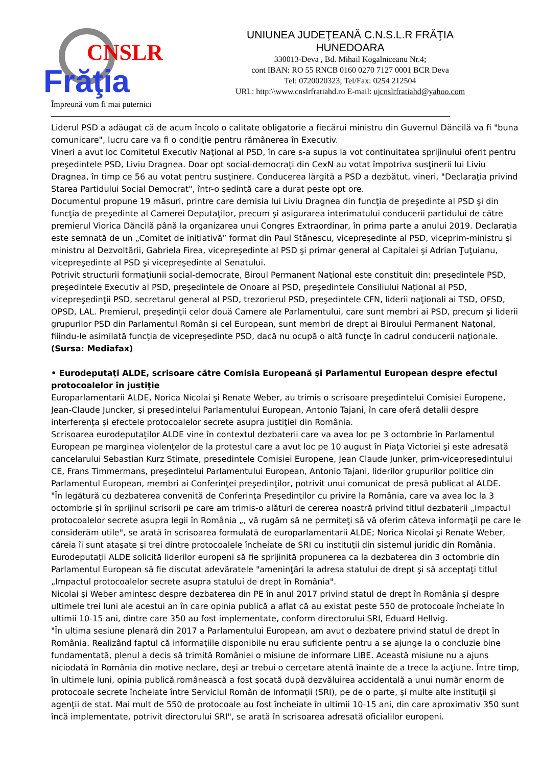CNSLR
Frăţia
Împreună vom fi mai puternici
UNIUNEA JUDEŢEANĂ C.N.S.L.R FRĂŢIA
HUNEDOARA
330013-Deva , Bd. Mihail Kogalniceanu Nr.4;
cont IBAN: RO 55 RNCB 0160 0270 7127 0001 BCR Deva
Tel: 0720020323; Tel/Fax: 0254 212504
URL: http:\\www.cnslrfratiahd.ro E-mail: ujcnslrfratiahd@yahoo.com
Liderul PSD a adăugat că de acum încolo o calitate obligatorie a fiecărui ministru din Guvernul Dăncilă va fi "buna comunicare", lucru care va fi o condiţie pentru rămânerea în Executiv.
Vineri a avut loc Comitetul Executiv Naţional al PSD, în care s-a supus la vot continuitatea sprijinului oferit pentru preşedintele PSD, Liviu Dragnea. Doar opt social-democraţi din CexN au votat împotriva susţinerii lui Liviu Dragnea, în timp ce 56 au votat pentru susţinere. Conducerea lărgită a PSD a dezbătut, vineri, "Declaraţia privind Starea Partidului Social Democrat", într-o şedinţă care a durat peste opt ore.
Documentul propune 19 măsuri, printre care demisia lui Liviu Dragnea din funcţia de preşedinte al PSD şi din funcţia de preşedinte al Camerei Deputaţilor, precum şi asigurarea interimatului conducerii partidului de către premierul Viorica Dăncilă până la organizarea unui Congres Extraordinar, în prima parte a anului 2019. Declaraţia este semnată de un „Comitet de iniţiativă” format din Paul Stănescu, vicepreşedinte al PSD, viceprim-ministru şi ministru al Dezvoltării, Gabriela Firea, vicepreşedinte al PSD şi primar general al Capitalei şi Adrian Ţuţuianu, vicepreşedinte al PSD şi vicepreşedinte al Senatului.
Potrivit structurii formaţiunii social-democrate, Biroul Permanent Naţional este constituit din: preşedintele PSD, preşedintele Executiv al PSD, preşedintele de Onoare al PSD, preşedintele Consiliului Naţional al PSD, vicepreşedinţii PSD, secretarul general al PSD, trezorierul PSD, preşedintele CFN, liderii naţionali ai TSD, OFSD, OPSD, LAL. Premierul, preşedinţii celor două Camere ale Parlamentului, care sunt membri ai PSD, precum şi liderii grupurilor PSD din Parlamentul Român şi cel European, sunt membri de drept ai Biroului Permanent Naţonal, fiiindu-le asimilată funcţia de vicepreşedinte PSD, dacă nu ocupă o altă funcţe în cadrul conducerii naţionale.
(Sursa: Mediafax)
• Eurodeputaţi ALDE, scrisoare către Comisia Europeană şi Parlamentul European despre efectul protocoalelor în justiţie
Europarlamentarii ALDE, Norica Nicolai şi Renate Weber, au trimis o scrisoare preşedintelui Comisiei Europene, Jean-Claude Juncker, şi preşedintelui Parlamentului European, Antonio Tajani, în care oferă detalii despre interferenţa şi efectele protocoalelor secrete asupra justiţiei din România.
Scrisoarea eurodeputaţilor ALDE vine în contextul dezbaterii care va avea loc pe 3 octombrie în Parlamentul European pe marginea violenţelor de la protestul care a avut loc pe 10 august în Piaţa Victoriei şi este adresată cancelarului Sebastian Kurz Stimate, preşedintele Comisiei Europene, Jean Claude Junker, prim-vicepreşedintului CE, Frans Timmermans, preşedintelui Parlamentului European, Antonio Tajani, liderilor grupurilor politice din Parlamentul European, membri ai Conferinţei preşedinţilor, potrivit unui comunicat de presă publicat al ALDE.
"În legătură cu dezbaterea convenită de Conferinţa Preşedinţilor cu privire la România, care va avea loc la 3 octombrie şi în sprijinul scrisorii pe care am trimis-o alături de cererea noastră privind titlul dezbaterii „Impactul protocoalelor secrete asupra legii în România „, vă rugăm să ne permiteţi să vă oferim câteva informaţii pe care le considerăm utile", se arată în scrisoarea formulată de europarlamentarii ALDE; Norica Nicolai şi Renate Weber, căreia îi sunt ataşate şi trei dintre protocoalele încheiate de SRI cu instituţii din sistemul juridic din România.
Eurodeputaţii ALDE solicită liderilor europeni să fie sprijinită propunerea ca la dezbaterea din 3 octombrie din Parlamentul European să fie discutat adevăratele "ameninţări la adresa statului de drept şi să acceptaţi titlul „Impactul protocoalelor secrete asupra statului de drept în România".
Nicolai şi Weber amintesc despre dezbaterea din PE în anul 2017 privind statul de drept în România şi despre ultimele trei luni ale acestui an în care opinia publică a aflat că au existat peste 550 de protocoale încheiate în ultimii 10-15 ani, dintre care 350 au fost implementate, conform directorului SRI, Eduard Hellvig.
"În ultima sesiune plenară din 2017 a Parlamentului European, am avut o dezbatere privind statul de drept în România. Realizând faptul că informaţiile disponibile nu erau suficiente pentru a se ajunge la o concluzie bine fundamentată, plenul a decis să trimită României o misiune de informare LIBE. Această misiune nu a ajuns niciodată în România din motive neclare, deşi ar trebui o cercetare atentă înainte de a trece la acţiune. Între timp, în ultimele luni, opinia publică românească a fost şocată după dezvăluirea accidentală a unui număr enorm de protocoale secrete încheiate între Serviciul Român de Informaţii (SRI), pe de o parte, şi multe alte instituţii şi agenţii de stat. Mai mult de 550 de protocoale au fost încheiate în ultimii 10-15 ani, din care aproximativ 350 sunt încă implementate, potrivit directorului SRI", se arată în scrisoarea adresată oficialilor europeni.